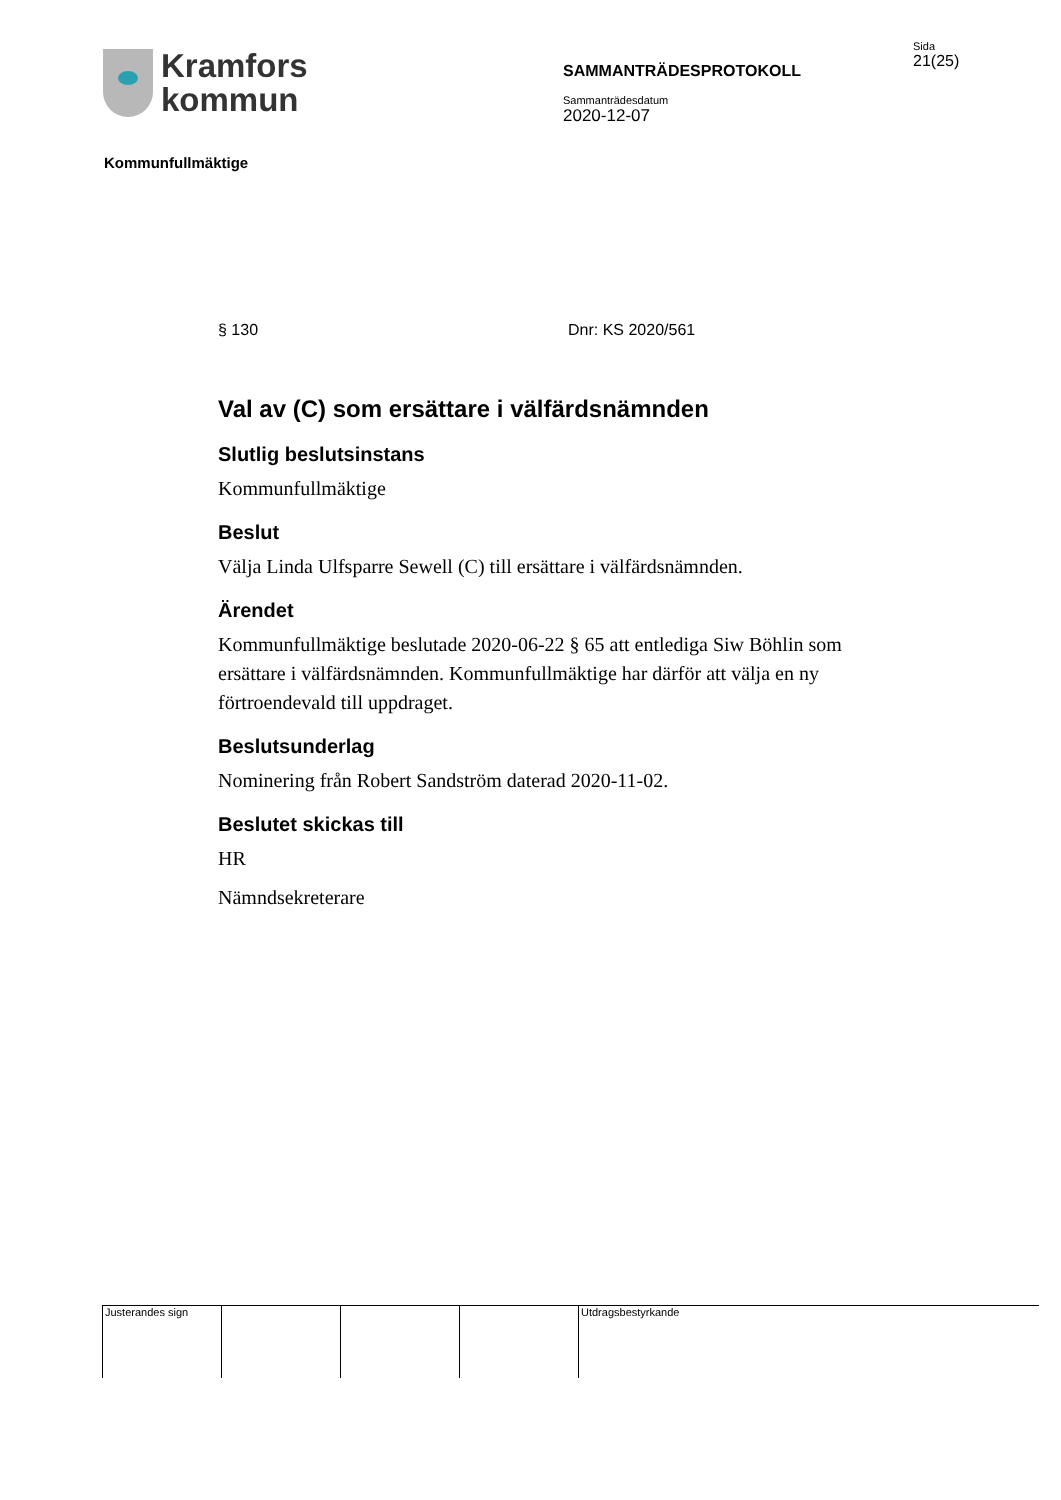Kramfors
kommun
SAMMANTRÄDESPROTOKOLL
Sammanträdesdatum
2020-12-07
Sida
21(25)
Kommunfullmäktige
§ 130 Dnr: KS 2020/561
Val av (C) som ersättare i välfärdsnämnden
Slutlig beslutsinstans
Kommunfullmäktige
Beslut
Välja Linda Ulfsparre Sewell (C) till ersättare i välfärdsnämnden.
Ärendet
Kommunfullmäktige beslutade 2020-06-22 § 65 att entlediga Siw Böhlin som ersättare i välfärdsnämnden. Kommunfullmäktige har därför att välja en ny förtroendevald till uppdraget.
Beslutsunderlag
Nominering från Robert Sandström daterad 2020-11-02.
Beslutet skickas till
HR
Nämndsekreterare
Justerandes sign Utdragsbestyrkande